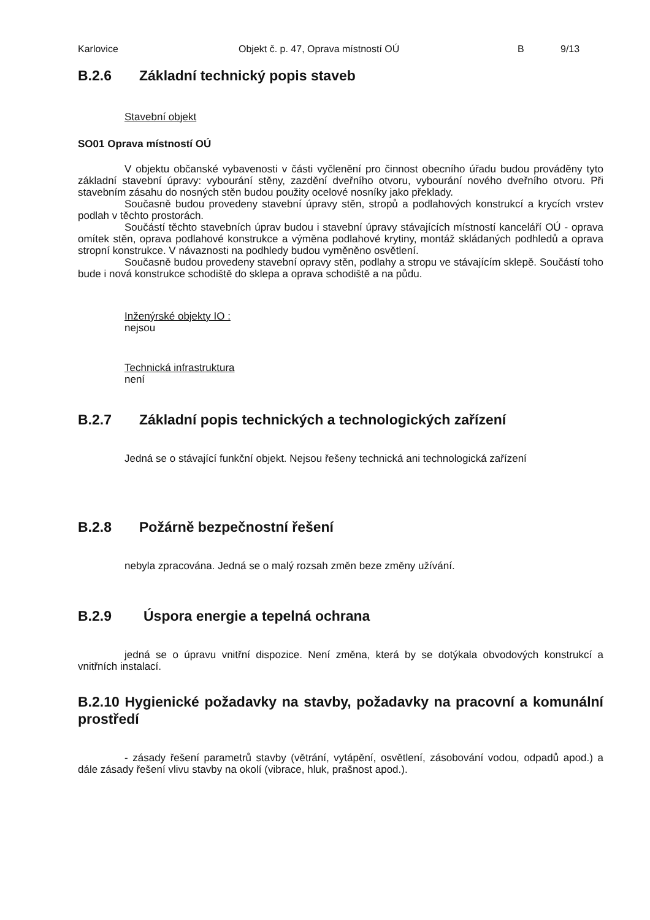Karlovice Objekt č. p. 47, Oprava místností OÚ B 9/13
B.2.6 Základní technický popis staveb
Stavební objekt
SO01 Oprava místností OÚ
V objektu občanské vybavenosti v části vyčlenění pro činnost obecního úřadu budou prováděny tyto základní stavební úpravy: vybourání stěny, zazdění dveřního otvoru, vybourání nového dveřního otvoru. Při stavebním zásahu do nosných stěn budou použity ocelové nosníky jako překlady.
Současně budou provedeny stavební úpravy stěn, stropů a podlahových konstrukcí a krycích vrstev podlah v těchto prostorách.
Součástí těchto stavebních úprav budou i stavební úpravy stávajících místností kanceláří OÚ - oprava omítek stěn, oprava podlahové konstrukce a výměna podlahové krytiny, montáž skládaných podhledů a oprava stropní konstrukce. V návaznosti na podhledy budou vyměněno osvětlení.
Současně budou provedeny stavební opravy stěn, podlahy a stropu ve stávajícím sklepě. Součástí toho bude i nová konstrukce schodiště do sklepa a oprava schodiště a na půdu.
Inženýrské objekty IO :
nejsou
Technická infrastruktura
není
B.2.7 Základní popis technických a technologických zařízení
Jedná se o stávající funkční objekt. Nejsou řešeny technická ani technologická zařízení
B.2.8 Požárně bezpečnostní řešení
nebyla zpracována. Jedná se o malý rozsah změn beze změny užívání.
B.2.9 Úspora energie a tepelná ochrana
jedná se o úpravu vnitřní dispozice. Není změna, která by se dotýkala obvodových konstrukcí a vnitřních instalací.
B.2.10 Hygienické požadavky na stavby, požadavky na pracovní a komunální prostředí
- zásady řešení parametrů stavby (větrání, vytápění, osvětlení, zásobování vodou, odpadů apod.) a dále zásady řešení vlivu stavby na okolí (vibrace, hluk, prašnost apod.).